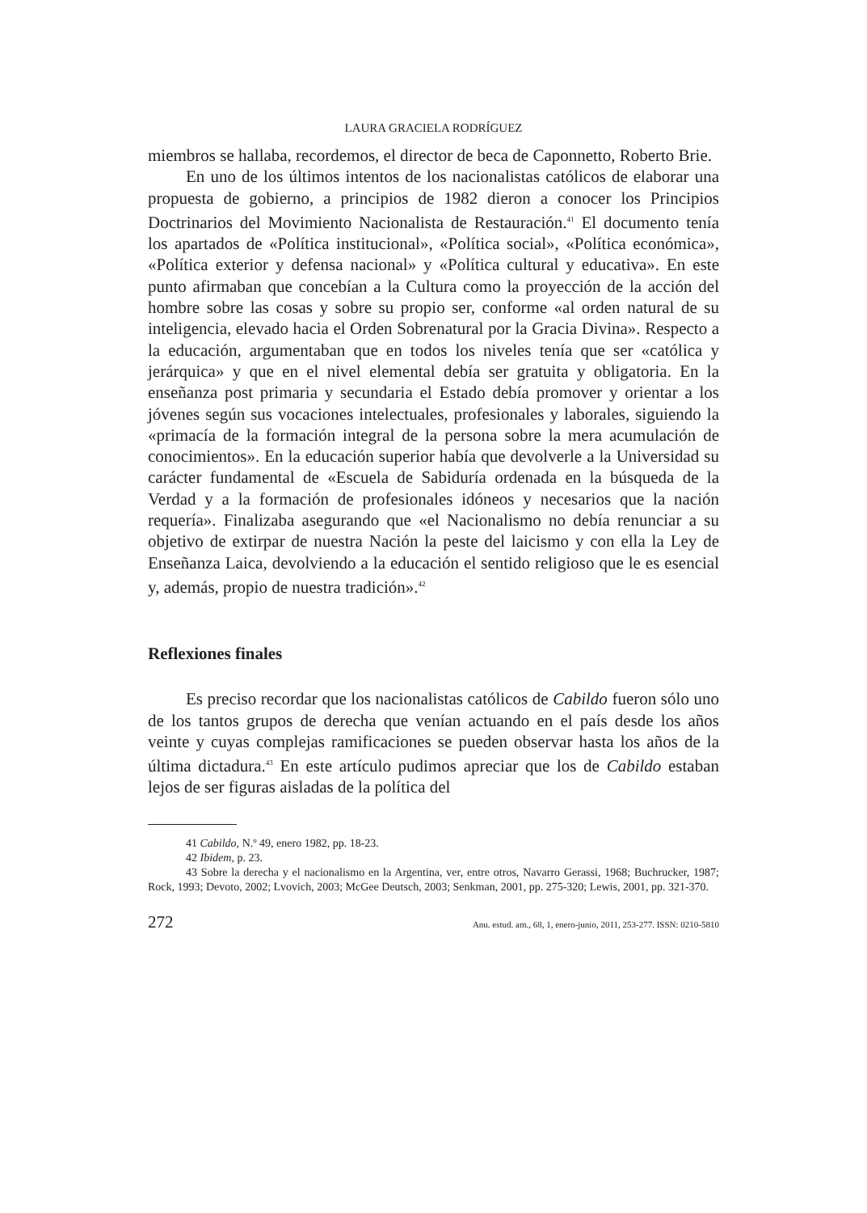LAURA GRACIELA RODRÍGUEZ
miembros se hallaba, recordemos, el director de beca de Caponnetto, Roberto Brie.
En uno de los últimos intentos de los nacionalistas católicos de elaborar una propuesta de gobierno, a principios de 1982 dieron a conocer los Principios Doctrinarios del Movimiento Nacionalista de Restauración.<sup>41</sup> El documento tenía los apartados de «Política institucional», «Política social», «Política económica», «Política exterior y defensa nacional» y «Política cultural y educativa». En este punto afirmaban que concebían a la Cultura como la proyección de la acción del hombre sobre las cosas y sobre su propio ser, conforme «al orden natural de su inteligencia, elevado hacia el Orden Sobrenatural por la Gracia Divina». Respecto a la educación, argumentaban que en todos los niveles tenía que ser «católica y jerárquica» y que en el nivel elemental debía ser gratuita y obligatoria. En la enseñanza post primaria y secundaria el Estado debía promover y orientar a los jóvenes según sus vocaciones intelectuales, profesionales y laborales, siguiendo la «primacía de la formación integral de la persona sobre la mera acumulación de conocimientos». En la educación superior había que devolverle a la Universidad su carácter fundamental de «Escuela de Sabiduría ordenada en la búsqueda de la Verdad y a la formación de profesionales idóneos y necesarios que la nación requería». Finalizaba asegurando que «el Nacionalismo no debía renunciar a su objetivo de extirpar de nuestra Nación la peste del laicismo y con ella la Ley de Enseñanza Laica, devolviendo a la educación el sentido religioso que le es esencial y, además, propio de nuestra tradición».<sup>42</sup>
Reflexiones finales
Es preciso recordar que los nacionalistas católicos de Cabildo fueron sólo uno de los tantos grupos de derecha que venían actuando en el país desde los años veinte y cuyas complejas ramificaciones se pueden observar hasta los años de la última dictadura.<sup>43</sup> En este artículo pudimos apreciar que los de Cabildo estaban lejos de ser figuras aisladas de la política del
41 Cabildo, N.º 49, enero 1982, pp. 18-23.
42 Ibidem, p. 23.
43 Sobre la derecha y el nacionalismo en la Argentina, ver, entre otros, Navarro Gerassi, 1968; Buchrucker, 1987; Rock, 1993; Devoto, 2002; Lvovich, 2003; McGee Deutsch, 2003; Senkman, 2001, pp. 275-320; Lewis, 2001, pp. 321-370.
272 Anu. estud. am., 68, 1, enero-junio, 2011, 253-277. ISSN: 0210-5810